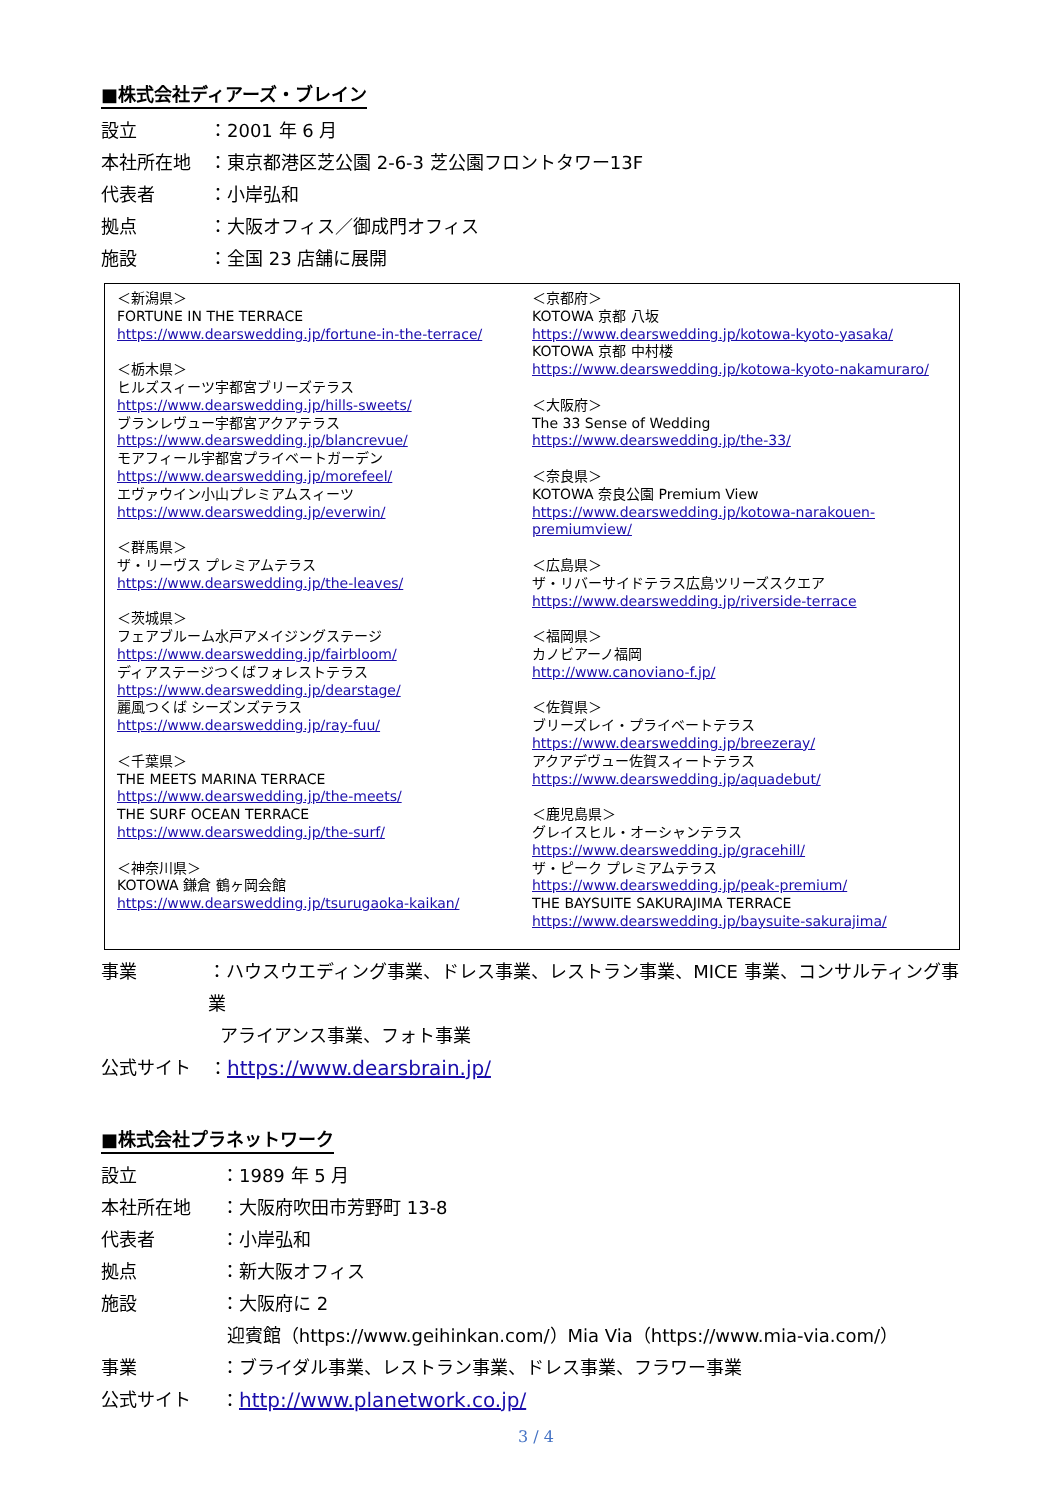■株式会社ディアーズ・ブレイン
設立 ：2001 年 6 月
本社所在地 ：東京都港区芝公園 2-6-3 芝公園フロントタワー13F
代表者 ：小岸弘和
拠点 ：大阪オフィス／御成門オフィス
施設 ：全国 23 店舗に展開
＜新潟県＞
FORTUNE IN THE TERRACE
https://www.dearswedding.jp/fortune-in-the-terrace/
＜栃木県＞
ヒルズスィーツ宇都宮ブリーズテラス
https://www.dearswedding.jp/hills-sweets/
ブランレヴュー宇都宮アクアテラス
https://www.dearswedding.jp/blancrevue/
モアフィール宇都宮プライベートガーデン
https://www.dearswedding.jp/morefeel/
エヴァウイン小山プレミアムスィーツ
https://www.dearswedding.jp/everwin/
＜群馬県＞
ザ・リーヴス プレミアムテラス
https://www.dearswedding.jp/the-leaves/
＜茨城県＞
フェアブルーム水戸アメイジングステージ
https://www.dearswedding.jp/fairbloom/
ディアステージつくばフォレストテラス
https://www.dearswedding.jp/dearstage/
麗風つくば シーズンズテラス
https://www.dearswedding.jp/ray-fuu/
＜千葉県＞
THE MEETS MARINA TERRACE
https://www.dearswedding.jp/the-meets/
THE SURF OCEAN TERRACE
https://www.dearswedding.jp/the-surf/
＜神奈川県＞
KOTOWA 鎌倉 鶴ヶ岡会館
https://www.dearswedding.jp/tsurugaoka-kaikan/
＜京都府＞
KOTOWA 京都 八坂
https://www.dearswedding.jp/kotowa-kyoto-yasaka/
KOTOWA 京都 中村楼
https://www.dearswedding.jp/kotowa-kyoto-nakamuraro/
＜大阪府＞
The 33 Sense of Wedding
https://www.dearswedding.jp/the-33/
＜奈良県＞
KOTOWA 奈良公園 Premium View
https://www.dearswedding.jp/kotowa-narakouen-premiumview/
＜広島県＞
ザ・リバーサイドテラス広島ツリーズスクエア
https://www.dearswedding.jp/riverside-terrace
＜福岡県＞
カノビアーノ福岡
http://www.canoviano-f.jp/
＜佐賀県＞
ブリーズレイ・プライベートテラス
https://www.dearswedding.jp/breezeray/
アクアデヴュー佐賀スィートテラス
https://www.dearswedding.jp/aquadebut/
＜鹿児島県＞
グレイスヒル・オーシャンテラス
https://www.dearswedding.jp/gracehill/
ザ・ピーク プレミアムテラス
https://www.dearswedding.jp/peak-premium/
THE BAYSUITE SAKURAJIMA TERRACE
https://www.dearswedding.jp/baysuite-sakurajima/
事業 ：ハウスウエディング事業、ドレス事業、レストラン事業、MICE 事業、コンサルティング事業
アライアンス事業、フォト事業
公式サイト ：https://www.dearsbrain.jp/
■株式会社プラネットワーク
設立 ：1989 年 5 月
本社所在地 ：大阪府吹田市芳野町 13-8
代表者 ：小岸弘和
拠点 ：新大阪オフィス
施設 ：大阪府に 2
迎賓館（https://www.geihinkan.com/）Mia Via（https://www.mia-via.com/）
事業 ：ブライダル事業、レストラン事業、ドレス事業、フラワー事業
公式サイト ：http://www.planetwork.co.jp/
3 / 4